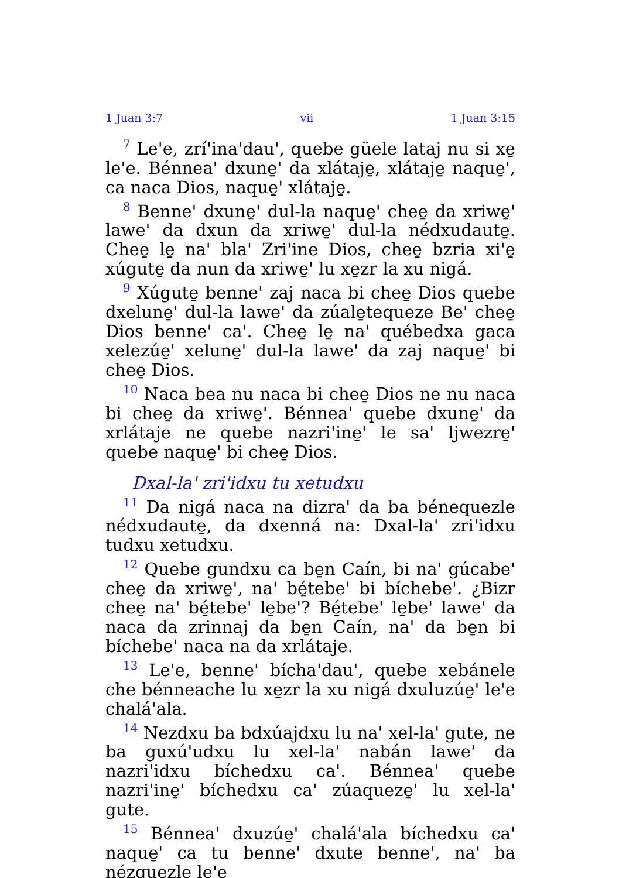1 Juan 3:7 vii 1 Juan 3:15
<sup>7</sup> Le'e, zrí'ina'dau', quebe güele lataj nu si xe̱ le'e. Bénnea' dxune̱' da xlátaje̱, xlátaje̱ naque̱', ca naca Dios, naque̱' xlátaje̱.
<sup>8</sup> Benne' dxune̱' dul-la naque̱' chee̱ da xriwe̱' lawe' da dxun da xriwe̱' dul-la nédxudaute̱. Chee̱ le̱ na' bla' Zri'ine Dios, chee̱ bzria xi'e̱ xúgute̱ da nun da xriwe̱' lu xe̱zr la xu nigá.
<sup>9</sup> Xúgute̱ benne' zaj naca bi chee̱ Dios quebe dxelune̱' dul-la lawe' da zúale̱tequeze Be' chee̱ Dios benne' ca'. Chee̱ le̱ na' québedxa gaca xelezúe̱' xelune̱' dul-la lawe' da zaj naque̱' bi chee̱ Dios.
<sup>10</sup> Naca bea nu naca bi chee̱ Dios ne nu naca bi chee̱ da xriwe̱'. Bénnea' quebe dxune̱' da xrlátaje ne quebe nazri'ine̱' le sa' ljwezre̱' quebe naque̱' bi chee̱ Dios.
Dxal-la' zri'idxu tu xetudxu
<sup>11</sup> Da nigá naca na dizra' da ba bénequezle nédxudaute̱, da dxenná na: Dxal-la' zri'idxu tudxu xetudxu.
<sup>12</sup> Quebe gundxu ca be̱n Caín, bi na' gúcabe' chee̱ da xriwe̱', na' bé̱tebe' bi bíchebe'. ¿Bizr chee̱ na' bé̱tebe' le̱be'? Bé̱tebe' le̱be' lawe' da naca da zrinnaj da be̱n Caín, na' da be̱n bi bíchebe' naca na da xrlátaje.
<sup>13</sup> Le'e, benne' bícha'dau', quebe xebánele che bénneache lu xe̱zr la xu nigá dxuluzúe̱' le'e chalá'ala.
<sup>14</sup> Nezdxu ba bdxúajdxu lu na' xel-la' gute, ne ba guxú'udxu lu xel-la' nabán lawe' da nazri'idxu bíchedxu ca'. Bénnea' quebe nazri'ine̱' bíchedxu ca' zúaqueze̱' lu xel-la' gute.
<sup>15</sup> Bénnea' dxuzúe̱' chalá'ala bíchedxu ca' naque̱' ca tu benne' dxute benne', na' ba nézquezle le'e